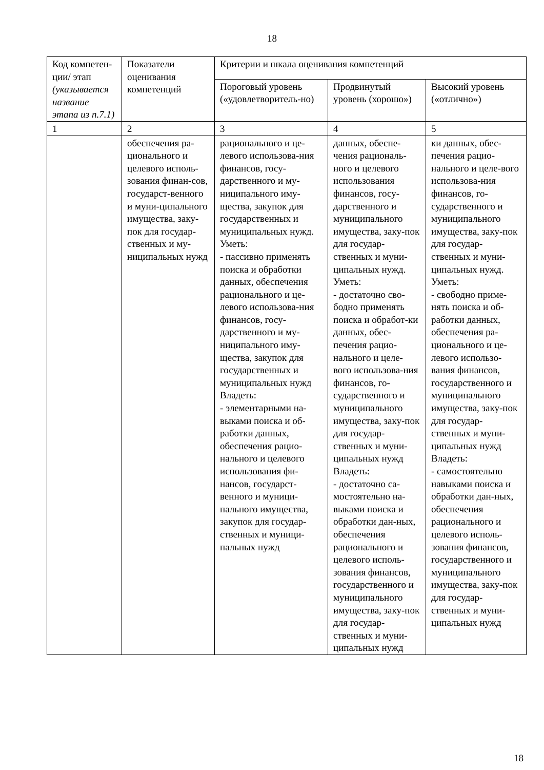18
| Код компетен-ции/ этап (указывается название этапа из п.7.1) | Показатели оценивания компетенций | Критерии и шкала оценивания компетенций | | |
| | | Пороговый уровень («удовлетворитель-но) | Продвинутый уровень (хорошо») | Высокий уровень («отлично») |
| 1 | 2 | 3 | 4 | 5 |
| | обеспечения ра-ционального и целевого исполь-зования финан-сов, государст-венного и муни-ципального имущества, заку-пок для государ-ственных и му-ниципальных нужд | рационального и це-левого использова-ния финансов, госу-дарственного и му-ниципального иму-щества, закупок для государственных и муниципальных нужд. Уметь: - пассивно применять поиска и обработки данных, обеспечения рационального и це-левого использова-ния финансов, госу-дарственного и му-ниципального иму-щества, закупок для государственных и муниципальных нужд Владеть: - элементарными на-выками поиска и об-работки данных, обеспечения рацио-нального и целевого использования фи-нансов, государст-венного и муници-пального имущества, закупок для государ-ственных и муници-пальных нужд | данных, обеспе-чения рациональ-ного и целевого использования финансов, госу-дарственного и муниципального имущества, заку-пок для государ-ственных и муни-ципальных нужд. Уметь: - достаточно сво-бодно применять поиска и обработ-ки данных, обес-печения рацио-нального и целе-вого использова-ния финансов, го-сударственного и муниципального имущества, заку-пок для государ-ственных и муни-ципальных нужд Владеть: - достаточно са-мостоятельно на-выками поиска и обработки дан-ных, обеспечения рационального и целевого исполь-зования финансов, государственного и муниципального имущества, заку-пок для государ-ственных и муни-ципальных нужд | ки данных, обес-печения рацио-нального и целе-вого использова-ния финансов, го-сударственного и муниципального имущества, заку-пок для государ-ственных и муни-ципальных нужд. Уметь: - свободно приме-нять поиска и об-работки данных, обеспечения ра-ционального и це-левого использо-вания финансов, государственного и муниципального имущества, заку-пок для государ-ственных и муни-ципальных нужд Владеть: - самостоятельно навыками поиска и обработки дан-ных, обеспечения рационального и целевого исполь-зования финансов, государственного и муниципального имущества, заку-пок для государ-ственных и муни-ципальных нужд |
18